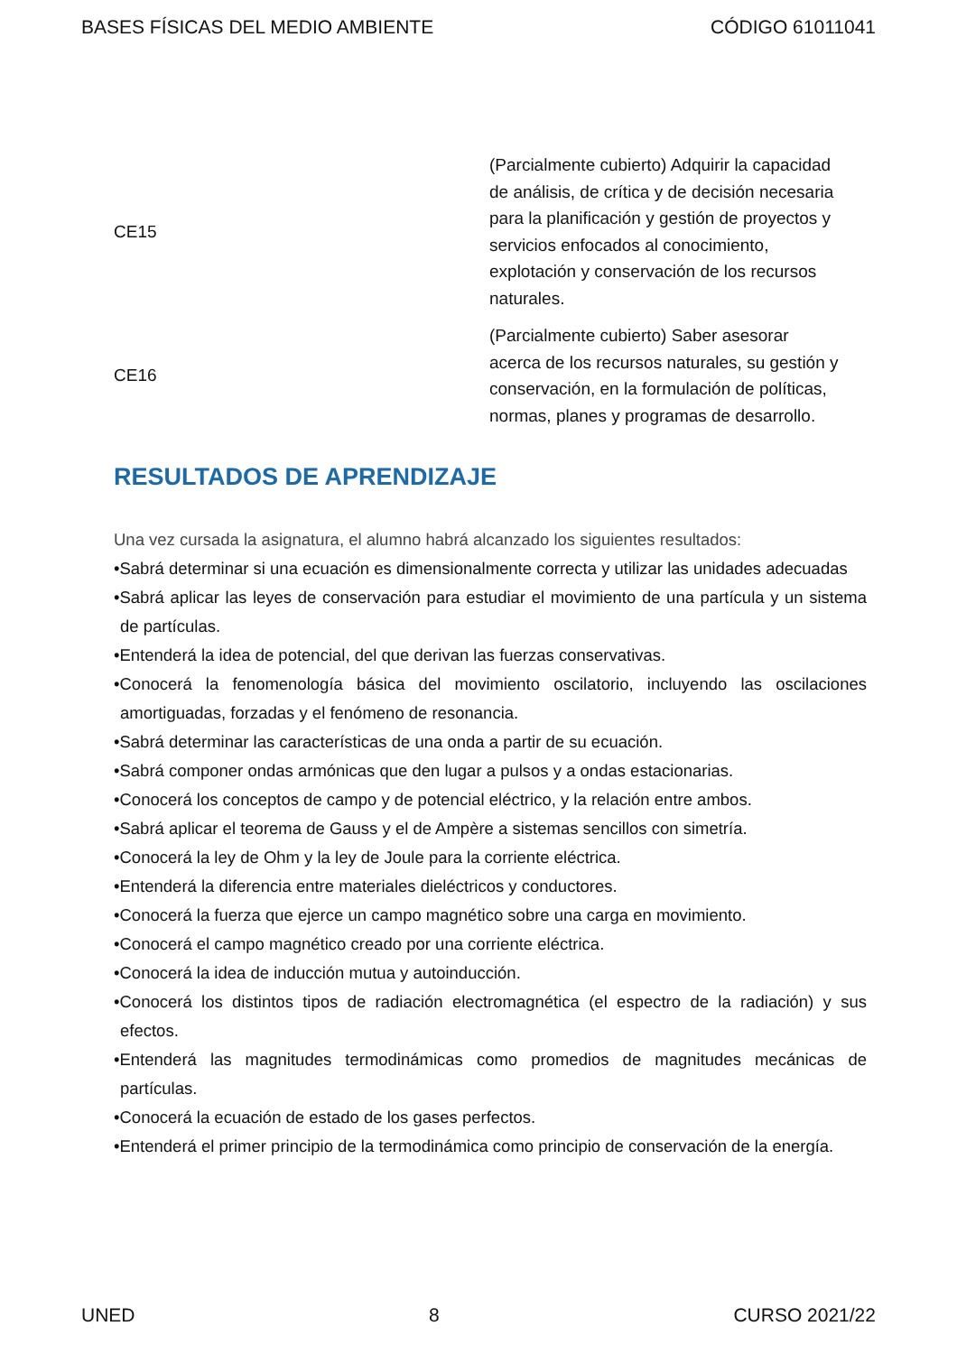BASES FÍSICAS DEL MEDIO AMBIENTE CÓDIGO 61011041
| CE15 | (Parcialmente cubierto) Adquirir la capacidad de análisis, de crítica y de decisión necesaria para la planificación y gestión de proyectos y servicios enfocados al conocimiento, explotación y conservación de los recursos naturales. |
| CE16 | (Parcialmente cubierto) Saber asesorar acerca de los recursos naturales, su gestión y conservación, en la formulación de políticas, normas, planes y programas de desarrollo. |
RESULTADOS DE APRENDIZAJE
Una vez cursada la asignatura, el alumno habrá alcanzado los siguientes resultados:
•Sabrá determinar si una ecuación es dimensionalmente correcta y utilizar las unidades adecuadas
•Sabrá aplicar las leyes de conservación para estudiar el movimiento de una partícula y un sistema de partículas.
•Entenderá la idea de potencial, del que derivan las fuerzas conservativas.
•Conocerá la fenomenología básica del movimiento oscilatorio, incluyendo las oscilaciones amortiguadas, forzadas y el fenómeno de resonancia.
•Sabrá determinar las características de una onda a partir de su ecuación.
•Sabrá componer ondas armónicas que den lugar a pulsos y a ondas estacionarias.
•Conocerá los conceptos de campo y de potencial eléctrico, y la relación entre ambos.
•Sabrá aplicar el teorema de Gauss y el de Ampère a sistemas sencillos con simetría.
•Conocerá la ley de Ohm y la ley de Joule para la corriente eléctrica.
•Entenderá la diferencia entre materiales dieléctricos y conductores.
•Conocerá la fuerza que ejerce un campo magnético sobre una carga en movimiento.
•Conocerá el campo magnético creado por una corriente eléctrica.
•Conocerá la idea de inducción mutua y autoinducción.
•Conocerá los distintos tipos de radiación electromagnética (el espectro de la radiación) y sus efectos.
•Entenderá las magnitudes termodinámicas como promedios de magnitudes mecánicas de partículas.
•Conocerá la ecuación de estado de los gases perfectos.
•Entenderá el primer principio de la termodinámica como principio de conservación de la energía.
UNED 8 CURSO 2021/22